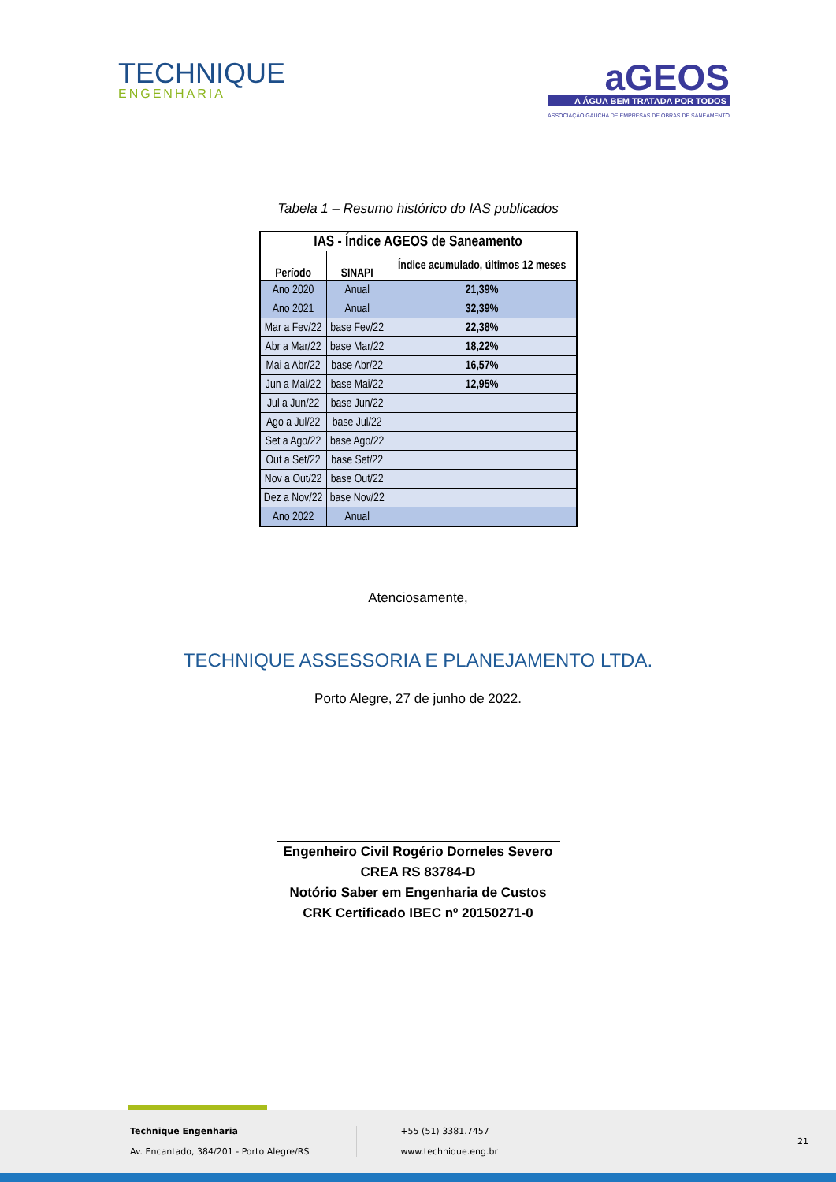TECHNIQUE
ENGENHARIA
aGEOS
A ÁGUA BEM TRATADA POR TODOS
ASSOCIAÇÃO GAÚCHA DE EMPRESAS DE OBRAS DE SANEAMENTO
Tabela 1 – Resumo histórico do IAS publicados
| IAS - Índice AGEOS de Saneamento | | |
| --- | --- | --- |
| Período | SINAPI | Índice acumulado, últimos 12 meses |
| Ano 2020 | Anual | 21,39% |
| Ano 2021 | Anual | 32,39% |
| Mar a Fev/22 | base Fev/22 | 22,38% |
| Abr a Mar/22 | base Mar/22 | 18,22% |
| Mai a Abr/22 | base Abr/22 | 16,57% |
| Jun a Mai/22 | base Mai/22 | 12,95% |
| Jul a Jun/22 | base Jun/22 | |
| Ago a Jul/22 | base Jul/22 | |
| Set a Ago/22 | base Ago/22 | |
| Out a Set/22 | base Set/22 | |
| Nov a Out/22 | base Out/22 | |
| Dez a Nov/22 | base Nov/22 | |
| Ano 2022 | Anual | |
Atenciosamente,
TECHNIQUE ASSESSORIA E PLANEJAMENTO LTDA.
Porto Alegre, 27 de junho de 2022.
Engenheiro Civil Rogério Dorneles Severo
CREA RS 83784-D
Notório Saber em Engenharia de Custos
CRK Certificado IBEC nº 20150271-0
Technique Engenharia
Av. Encantado, 384/201 - Porto Alegre/RS
+55 (51) 3381.7457
www.technique.eng.br
21